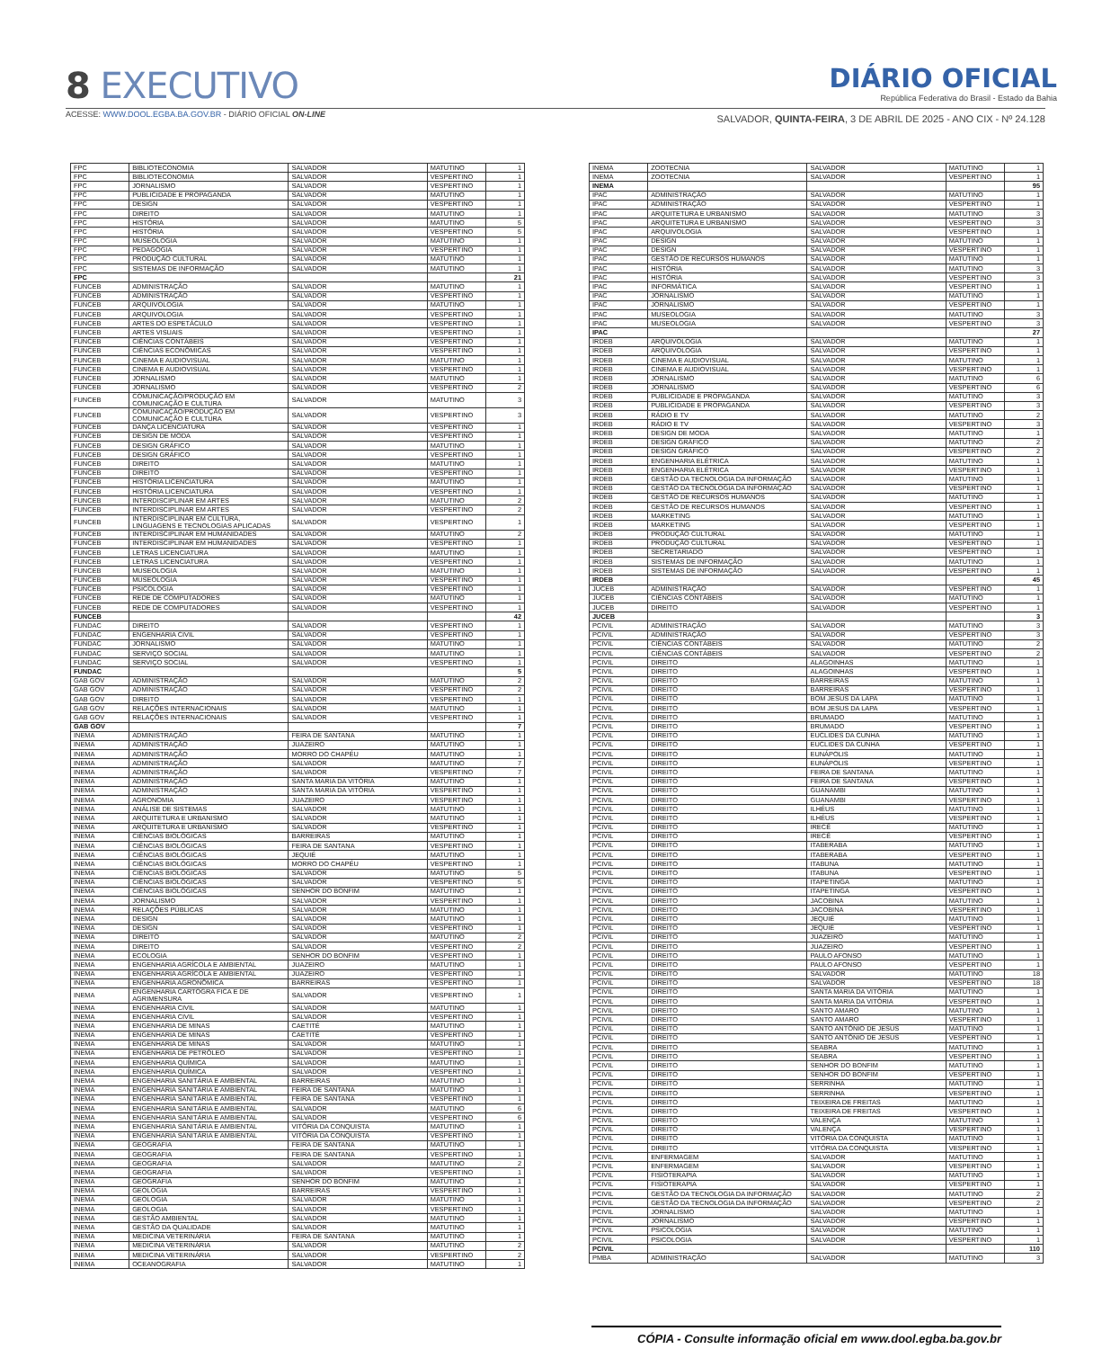8 EXECUTIVO
ACESSE: WWW.DOOL.EGBA.BA.GOV.BR - DIÁRIO OFICIAL ON-LINE SALVADOR, QUINTA-FEIRA, 3 DE ABRIL DE 2025 - ANO CIX - Nº 24.128
DIÁRIO OFICIAL
República Federativa do Brasil - Estado da Bahia
| FPC | BIBLIOTECONOMIA | SALVADOR | MATUTINO | 1 |
| FPC | BIBLIOTECONOMIA | SALVADOR | VESPERTINO | 1 |
| FPC | JORNALISMO | SALVADOR | VESPERTINO | 1 |
| FPC | PUBLICIDADE E PROPAGANDA | SALVADOR | MATUTINO | 1 |
| FPC | DESIGN | SALVADOR | VESPERTINO | 1 |
| FPC | DIREITO | SALVADOR | MATUTINO | 1 |
| FPC | HISTÓRIA | SALVADOR | MATUTINO | 5 |
| FPC | HISTÓRIA | SALVADOR | VESPERTINO | 5 |
| FPC | MUSEOLOGIA | SALVADOR | MATUTINO | 1 |
| FPC | PEDAGOGIA | SALVADOR | VESPERTINO | 1 |
| FPC | PRODUÇÃO CULTURAL | SALVADOR | MATUTINO | 1 |
| FPC | SISTEMAS DE INFORMAÇÃO | SALVADOR | MATUTINO | 1 |
| FPC | | | | 21 |
| FUNCEB | ADMINISTRAÇÃO | SALVADOR | MATUTINO | 1 |
| FUNCEB | ADMINISTRAÇÃO | SALVADOR | VESPERTINO | 1 |
| FUNCEB | ARQUIVOLOGIA | SALVADOR | MATUTINO | 1 |
| FUNCEB | ARQUIVOLOGIA | SALVADOR | VESPERTINO | 1 |
| FUNCEB | ARTES DO ESPETÁCULO | SALVADOR | VESPERTINO | 1 |
| FUNCEB | ARTES VISUAIS | SALVADOR | VESPERTINO | 1 |
| FUNCEB | CIÊNCIAS CONTÁBEIS | SALVADOR | VESPERTINO | 1 |
| FUNCEB | CIÊNCIAS ECONÔMICAS | SALVADOR | VESPERTINO | 1 |
| FUNCEB | CINEMA E AUDIOVISUAL | SALVADOR | MATUTINO | 1 |
| FUNCEB | CINEMA E AUDIOVISUAL | SALVADOR | VESPERTINO | 1 |
| FUNCEB | JORNALISMO | SALVADOR | MATUTINO | 1 |
| FUNCEB | JORNALISMO | SALVADOR | VESPERTINO | 2 |
| FUNCEB | COMUNICAÇÃO/PRODUÇÃO EM COMUNICAÇÃO E CULTURA | SALVADOR | MATUTINO | 3 |
| FUNCEB | COMUNICAÇÃO/PRODUÇÃO EM COMUNICAÇÃO E CULTURA | SALVADOR | VESPERTINO | 3 |
| FUNCEB | DANÇA LICENCIATURA | SALVADOR | VESPERTINO | 1 |
| FUNCEB | DESIGN DE MODA | SALVADOR | VESPERTINO | 1 |
| FUNCEB | DESIGN GRÁFICO | SALVADOR | MATUTINO | 1 |
| FUNCEB | DESIGN GRÁFICO | SALVADOR | VESPERTINO | 1 |
| FUNCEB | DIREITO | SALVADOR | MATUTINO | 1 |
| FUNCEB | DIREITO | SALVADOR | VESPERTINO | 1 |
| FUNCEB | HISTÓRIA LICENCIATURA | SALVADOR | MATUTINO | 1 |
| FUNCEB | HISTÓRIA LICENCIATURA | SALVADOR | VESPERTINO | 1 |
| FUNCEB | INTERDISCIPLINAR EM ARTES | SALVADOR | MATUTINO | 2 |
| FUNCEB | INTERDISCIPLINAR EM ARTES | SALVADOR | VESPERTINO | 2 |
| FUNCEB | INTERDISCIPLINAR EM CULTURA, LINGUAGENS E TECNOLOGIAS APLICADAS | SALVADOR | VESPERTINO | 1 |
| FUNCEB | INTERDISCIPLINAR EM HUMANIDADES | SALVADOR | MATUTINO | 2 |
| FUNCEB | INTERDISCIPLINAR EM HUMANIDADES | SALVADOR | VESPERTINO | 1 |
| FUNCEB | LETRAS LICENCIATURA | SALVADOR | MATUTINO | 1 |
| FUNCEB | LETRAS LICENCIATURA | SALVADOR | VESPERTINO | 1 |
| FUNCEB | MUSEOLOGIA | SALVADOR | MATUTINO | 1 |
| FUNCEB | MUSEOLOGIA | SALVADOR | VESPERTINO | 1 |
| FUNCEB | PSICOLOGIA | SALVADOR | VESPERTINO | 1 |
| FUNCEB | REDE DE COMPUTADORES | SALVADOR | MATUTINO | 1 |
| FUNCEB | REDE DE COMPUTADORES | SALVADOR | VESPERTINO | 1 |
| FUNCEB | | | | 42 |
| FUNDAC | DIREITO | SALVADOR | VESPERTINO | 1 |
| FUNDAC | ENGENHARIA CIVIL | SALVADOR | VESPERTINO | 1 |
| FUNDAC | JORNALISMO | SALVADOR | MATUTINO | 1 |
| FUNDAC | SERVIÇO SOCIAL | SALVADOR | MATUTINO | 1 |
| FUNDAC | SERVIÇO SOCIAL | SALVADOR | VESPERTINO | 1 |
| FUNDAC | | | | 5 |
| GAB GOV | ADMINISTRAÇÃO | SALVADOR | MATUTINO | 2 |
| GAB GOV | ADMINISTRAÇÃO | SALVADOR | VESPERTINO | 2 |
| GAB GOV | DIREITO | SALVADOR | VESPERTINO | 1 |
| GAB GOV | RELAÇÕES INTERNACIONAIS | SALVADOR | MATUTINO | 1 |
| GAB GOV | RELAÇÕES INTERNACIONAIS | SALVADOR | VESPERTINO | 1 |
| GAB GOV | | | | 7 |
| INEMA | ADMINISTRAÇÃO | FEIRA DE SANTANA | MATUTINO | 1 |
| INEMA | ADMINISTRAÇÃO | JUAZEIRO | MATUTINO | 1 |
| INEMA | ADMINISTRAÇÃO | MORRO DO CHAPÉU | MATUTINO | 1 |
| INEMA | ADMINISTRAÇÃO | SALVADOR | MATUTINO | 7 |
| INEMA | ADMINISTRAÇÃO | SALVADOR | VESPERTINO | 7 |
| INEMA | ADMINISTRAÇÃO | SANTA MARIA DA VITÓRIA | MATUTINO | 1 |
| INEMA | ADMINISTRAÇÃO | SANTA MARIA DA VITÓRIA | VESPERTINO | 1 |
| INEMA | AGRONOMIA | JUAZEIRO | VESPERTINO | 1 |
| INEMA | ANÁLISE DE SISTEMAS | SALVADOR | MATUTINO | 1 |
| INEMA | ARQUITETURA E URBANISMO | SALVADOR | MATUTINO | 1 |
| INEMA | ARQUITETURA E URBANISMO | SALVADOR | VESPERTINO | 1 |
| INEMA | CIÊNCIAS BIOLÓGICAS | BARREIRAS | MATUTINO | 1 |
| INEMA | CIÊNCIAS BIOLÓGICAS | FEIRA DE SANTANA | VESPERTINO | 1 |
| INEMA | CIÊNCIAS BIOLÓGICAS | JEQUIÉ | MATUTINO | 1 |
| INEMA | CIÊNCIAS BIOLÓGICAS | MORRO DO CHAPÉU | VESPERTINO | 1 |
| INEMA | CIÊNCIAS BIOLÓGICAS | SALVADOR | MATUTINO | 5 |
| INEMA | CIÊNCIAS BIOLÓGICAS | SALVADOR | VESPERTINO | 5 |
| INEMA | CIÊNCIAS BIOLÓGICAS | SENHOR DO BONFIM | MATUTINO | 1 |
| INEMA | JORNALISMO | SALVADOR | VESPERTINO | 1 |
| INEMA | RELAÇÕES PÚBLICAS | SALVADOR | MATUTINO | 1 |
| INEMA | DESIGN | SALVADOR | MATUTINO | 1 |
| INEMA | DESIGN | SALVADOR | VESPERTINO | 1 |
| INEMA | DIREITO | SALVADOR | MATUTINO | 2 |
| INEMA | DIREITO | SALVADOR | VESPERTINO | 2 |
| INEMA | ECOLOGIA | SENHOR DO BONFIM | VESPERTINO | 1 |
| INEMA | ENGENHARIA AGRÍCOLA E AMBIENTAL | JUAZEIRO | MATUTINO | 1 |
| INEMA | ENGENHARIA AGRÍCOLA E AMBIENTAL | JUAZEIRO | VESPERTINO | 1 |
| INEMA | ENGENHARIA AGRONÔMICA | BARREIRAS | VESPERTINO | 1 |
| INEMA | ENGENHARIA CARTOGRA FICA E DE AGRIMENSURA | SALVADOR | VESPERTINO | 1 |
| INEMA | ENGENHARIA CIVIL | SALVADOR | MATUTINO | 1 |
| INEMA | ENGENHARIA CIVIL | SALVADOR | VESPERTINO | 1 |
| INEMA | ENGENHARIA DE MINAS | CAETITÉ | MATUTINO | 1 |
| INEMA | ENGENHARIA DE MINAS | CAETITÉ | VESPERTINO | 1 |
| INEMA | ENGENHARIA DE MINAS | SALVADOR | MATUTINO | 1 |
| INEMA | ENGENHARIA DE PETRÓLEO | SALVADOR | VESPERTINO | 1 |
| INEMA | ENGENHARIA QUÍMICA | SALVADOR | MATUTINO | 1 |
| INEMA | ENGENHARIA QUÍMICA | SALVADOR | VESPERTINO | 1 |
| INEMA | ENGENHARIA SANITÁRIA E AMBIENTAL | BARREIRAS | MATUTINO | 1 |
| INEMA | ENGENHARIA SANITÁRIA E AMBIENTAL | FEIRA DE SANTANA | MATUTINO | 1 |
| INEMA | ENGENHARIA SANITÁRIA E AMBIENTAL | FEIRA DE SANTANA | VESPERTINO | 1 |
| INEMA | ENGENHARIA SANITÁRIA E AMBIENTAL | SALVADOR | MATUTINO | 6 |
| INEMA | ENGENHARIA SANITÁRIA E AMBIENTAL | SALVADOR | VESPERTINO | 6 |
| INEMA | ENGENHARIA SANITÁRIA E AMBIENTAL | VITÓRIA DA CONQUISTA | MATUTINO | 1 |
| INEMA | ENGENHARIA SANITÁRIA E AMBIENTAL | VITÓRIA DA CONQUISTA | VESPERTINO | 1 |
| INEMA | GEOGRAFIA | FEIRA DE SANTANA | MATUTINO | 1 |
| INEMA | GEOGRAFIA | FEIRA DE SANTANA | VESPERTINO | 1 |
| INEMA | GEOGRAFIA | SALVADOR | MATUTINO | 2 |
| INEMA | GEOGRAFIA | SALVADOR | VESPERTINO | 1 |
| INEMA | GEOGRAFIA | SENHOR DO BONFIM | MATUTINO | 1 |
| INEMA | GEOLOGIA | BARREIRAS | VESPERTINO | 1 |
| INEMA | GEOLOGIA | SALVADOR | MATUTINO | 1 |
| INEMA | GEOLOGIA | SALVADOR | VESPERTINO | 1 |
| INEMA | GESTÃO AMBIENTAL | SALVADOR | MATUTINO | 1 |
| INEMA | GESTÃO DA QUALIDADE | SALVADOR | MATUTINO | 1 |
| INEMA | MEDICINA VETERINÁRIA | FEIRA DE SANTANA | MATUTINO | 1 |
| INEMA | MEDICINA VETERINÁRIA | SALVADOR | MATUTINO | 2 |
| INEMA | MEDICINA VETERINÁRIA | SALVADOR | VESPERTINO | 2 |
| INEMA | OCEANOGRAFIA | SALVADOR | MATUTINO | 1 |
| INEMA | ZOOTECNIA | SALVADOR | MATUTINO | 1 |
| INEMA | ZOOTECNIA | SALVADOR | VESPERTINO | 1 |
| INEMA | | | | 95 |
| IPAC | ADMINISTRAÇÃO | SALVADOR | MATUTINO | 1 |
| IPAC | ADMINISTRAÇÃO | SALVADOR | VESPERTINO | 1 |
| IPAC | ARQUITETURA E URBANISMO | SALVADOR | MATUTINO | 3 |
| IPAC | ARQUITETURA E URBANISMO | SALVADOR | VESPERTINO | 3 |
| IPAC | ARQUIVOLOGIA | SALVADOR | VESPERTINO | 1 |
| IPAC | DESIGN | SALVADOR | MATUTINO | 1 |
| IPAC | DESIGN | SALVADOR | VESPERTINO | 1 |
| IPAC | GESTÃO DE RECURSOS HUMANOS | SALVADOR | MATUTINO | 1 |
| IPAC | HISTÓRIA | SALVADOR | MATUTINO | 3 |
| IPAC | HISTÓRIA | SALVADOR | VESPERTINO | 3 |
| IPAC | INFORMÁTICA | SALVADOR | VESPERTINO | 1 |
| IPAC | JORNALISMO | SALVADOR | MATUTINO | 1 |
| IPAC | JORNALISMO | SALVADOR | VESPERTINO | 1 |
| IPAC | MUSEOLOGIA | SALVADOR | MATUTINO | 3 |
| IPAC | MUSEOLOGIA | SALVADOR | VESPERTINO | 3 |
| IPAC | | | | 27 |
| IRDEB | ARQUIVOLOGIA | SALVADOR | MATUTINO | 1 |
| IRDEB | ARQUIVOLOGIA | SALVADOR | VESPERTINO | 1 |
| IRDEB | CINEMA E AUDIOVISUAL | SALVADOR | MATUTINO | 1 |
| IRDEB | CINEMA E AUDIOVISUAL | SALVADOR | VESPERTINO | 1 |
| IRDEB | JORNALISMO | SALVADOR | MATUTINO | 6 |
| IRDEB | JORNALISMO | SALVADOR | VESPERTINO | 6 |
| IRDEB | PUBLICIDADE E PROPAGANDA | SALVADOR | MATUTINO | 3 |
| IRDEB | PUBLICIDADE E PROPAGANDA | SALVADOR | VESPERTINO | 3 |
| IRDEB | RÁDIO E TV | SALVADOR | MATUTINO | 2 |
| IRDEB | RÁDIO E TV | SALVADOR | VESPERTINO | 3 |
| IRDEB | DESIGN DE MODA | SALVADOR | MATUTINO | 1 |
| IRDEB | DESIGN GRÁFICO | SALVADOR | MATUTINO | 2 |
| IRDEB | DESIGN GRÁFICO | SALVADOR | VESPERTINO | 2 |
| IRDEB | ENGENHARIA ELÉTRICA | SALVADOR | MATUTINO | 1 |
| IRDEB | ENGENHARIA ELÉTRICA | SALVADOR | VESPERTINO | 1 |
| IRDEB | GESTÃO DA TECNOLOGIA DA INFORMAÇÃO | SALVADOR | MATUTINO | 1 |
| IRDEB | GESTÃO DA TECNOLOGIA DA INFORMAÇÃO | SALVADOR | VESPERTINO | 1 |
| IRDEB | GESTÃO DE RECURSOS HUMANOS | SALVADOR | MATUTINO | 1 |
| IRDEB | GESTÃO DE RECURSOS HUMANOS | SALVADOR | VESPERTINO | 1 |
| IRDEB | MARKETING | SALVADOR | MATUTINO | 1 |
| IRDEB | MARKETING | SALVADOR | VESPERTINO | 1 |
| IRDEB | PRODUÇÃO CULTURAL | SALVADOR | MATUTINO | 1 |
| IRDEB | PRODUÇÃO CULTURAL | SALVADOR | VESPERTINO | 1 |
| IRDEB | SECRETARIADO | SALVADOR | VESPERTINO | 1 |
| IRDEB | SISTEMAS DE INFORMAÇÃO | SALVADOR | MATUTINO | 1 |
| IRDEB | SISTEMAS DE INFORMAÇÃO | SALVADOR | VESPERTINO | 1 |
| IRDEB | | | | 45 |
| JUCEB | ADMINISTRAÇÃO | SALVADOR | VESPERTINO | 1 |
| JUCEB | CIÊNCIAS CONTÁBEIS | SALVADOR | MATUTINO | 1 |
| JUCEB | DIREITO | SALVADOR | VESPERTINO | 1 |
| JUCEB | | | | 3 |
| PCIVIL | ADMINISTRAÇÃO | SALVADOR | MATUTINO | 3 |
| PCIVIL | ADMINISTRAÇÃO | SALVADOR | VESPERTINO | 3 |
| PCIVIL | CIÊNCIAS CONTÁBEIS | SALVADOR | MATUTINO | 2 |
| PCIVIL | CIÊNCIAS CONTÁBEIS | SALVADOR | VESPERTINO | 2 |
| PCIVIL | DIREITO | ALAGOINHAS | MATUTINO | 1 |
| PCIVIL | DIREITO | ALAGOINHAS | VESPERTINO | 1 |
| PCIVIL | DIREITO | BARREIRAS | MATUTINO | 1 |
| PCIVIL | DIREITO | BARREIRAS | VESPERTINO | 1 |
| PCIVIL | DIREITO | BOM JESUS DA LAPA | MATUTINO | 1 |
| PCIVIL | DIREITO | BOM JESUS DA LAPA | VESPERTINO | 1 |
| PCIVIL | DIREITO | BRUMADO | MATUTINO | 1 |
| PCIVIL | DIREITO | BRUMADO | VESPERTINO | 1 |
| PCIVIL | DIREITO | EUCLIDES DA CUNHA | MATUTINO | 1 |
| PCIVIL | DIREITO | EUCLIDES DA CUNHA | VESPERTINO | 1 |
| PCIVIL | DIREITO | EUNÁPOLIS | MATUTINO | 1 |
| PCIVIL | DIREITO | EUNÁPOLIS | VESPERTINO | 1 |
| PCIVIL | DIREITO | FEIRA DE SANTANA | MATUTINO | 1 |
| PCIVIL | DIREITO | FEIRA DE SANTANA | VESPERTINO | 1 |
| PCIVIL | DIREITO | GUANAMBI | MATUTINO | 1 |
| PCIVIL | DIREITO | GUANAMBI | VESPERTINO | 1 |
| PCIVIL | DIREITO | ILHÉUS | MATUTINO | 1 |
| PCIVIL | DIREITO | ILHÉUS | VESPERTINO | 1 |
| PCIVIL | DIREITO | IRECÊ | MATUTINO | 1 |
| PCIVIL | DIREITO | IRECÊ | VESPERTINO | 1 |
| PCIVIL | DIREITO | ITABERABA | MATUTINO | 1 |
| PCIVIL | DIREITO | ITABERABA | VESPERTINO | 1 |
| PCIVIL | DIREITO | ITABUNA | MATUTINO | 1 |
| PCIVIL | DIREITO | ITABUNA | VESPERTINO | 1 |
| PCIVIL | DIREITO | ITAPETINGA | MATUTINO | 1 |
| PCIVIL | DIREITO | ITAPETINGA | VESPERTINO | 1 |
| PCIVIL | DIREITO | JACOBINA | MATUTINO | 1 |
| PCIVIL | DIREITO | JACOBINA | VESPERTINO | 1 |
| PCIVIL | DIREITO | JEQUIÉ | MATUTINO | 1 |
| PCIVIL | DIREITO | JEQUIÉ | VESPERTINO | 1 |
| PCIVIL | DIREITO | JUAZEIRO | MATUTINO | 1 |
| PCIVIL | DIREITO | JUAZEIRO | VESPERTINO | 1 |
| PCIVIL | DIREITO | PAULO AFONSO | MATUTINO | 1 |
| PCIVIL | DIREITO | PAULO AFONSO | VESPERTINO | 1 |
| PCIVIL | DIREITO | SALVADOR | MATUTINO | 18 |
| PCIVIL | DIREITO | SALVADOR | VESPERTINO | 18 |
| PCIVIL | DIREITO | SANTA MARIA DA VITÓRIA | MATUTINO | 1 |
| PCIVIL | DIREITO | SANTA MARIA DA VITÓRIA | VESPERTINO | 1 |
| PCIVIL | DIREITO | SANTO AMARO | MATUTINO | 1 |
| PCIVIL | DIREITO | SANTO AMARO | VESPERTINO | 1 |
| PCIVIL | DIREITO | SANTO ANTÔNIO DE JESUS | MATUTINO | 1 |
| PCIVIL | DIREITO | SANTO ANTÔNIO DE JESUS | VESPERTINO | 1 |
| PCIVIL | DIREITO | SEABRA | MATUTINO | 1 |
| PCIVIL | DIREITO | SEABRA | VESPERTINO | 1 |
| PCIVIL | DIREITO | SENHOR DO BONFIM | MATUTINO | 1 |
| PCIVIL | DIREITO | SENHOR DO BONFIM | VESPERTINO | 1 |
| PCIVIL | DIREITO | SERRINHA | MATUTINO | 1 |
| PCIVIL | DIREITO | SERRINHA | VESPERTINO | 1 |
| PCIVIL | DIREITO | TEIXEIRA DE FREITAS | MATUTINO | 1 |
| PCIVIL | DIREITO | TEIXEIRA DE FREITAS | VESPERTINO | 1 |
| PCIVIL | DIREITO | VALENÇA | MATUTINO | 1 |
| PCIVIL | DIREITO | VALENÇA | VESPERTINO | 1 |
| PCIVIL | DIREITO | VITÓRIA DA CONQUISTA | MATUTINO | 1 |
| PCIVIL | DIREITO | VITÓRIA DA CONQUISTA | VESPERTINO | 1 |
| PCIVIL | ENFERMAGEM | SALVADOR | MATUTINO | 1 |
| PCIVIL | ENFERMAGEM | SALVADOR | VESPERTINO | 1 |
| PCIVIL | FISIOTERAPIA | SALVADOR | MATUTINO | 1 |
| PCIVIL | FISIOTERAPIA | SALVADOR | VESPERTINO | 1 |
| PCIVIL | GESTÃO DA TECNOLOGIA DA INFORMAÇÃO | SALVADOR | MATUTINO | 2 |
| PCIVIL | GESTÃO DA TECNOLOGIA DA INFORMAÇÃO | SALVADOR | VESPERTINO | 2 |
| PCIVIL | JORNALISMO | SALVADOR | MATUTINO | 1 |
| PCIVIL | JORNALISMO | SALVADOR | VESPERTINO | 1 |
| PCIVIL | PSICOLOGIA | SALVADOR | MATUTINO | 1 |
| PCIVIL | PSICOLOGIA | SALVADOR | VESPERTINO | 1 |
| PCIVIL | | | | 110 |
| PMBA | ADMINISTRAÇÃO | SALVADOR | MATUTINO | 3 |
CÓPIA - Consulte informação oficial em www.dool.egba.ba.gov.br